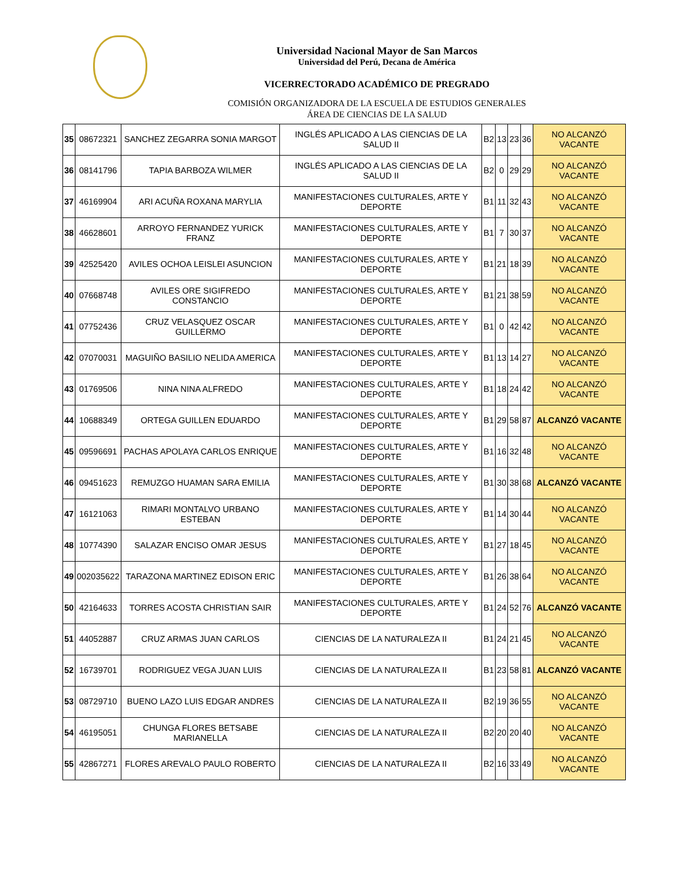Universidad Nacional Mayor de San Marcos
Universidad del Perú, Decana de América
VICERRECTORADO ACADÉMICO DE PREGRADO
COMISIÓN ORGANIZADORA DE LA ESCUELA DE ESTUDIOS GENERALES
ÁREA DE CIENCIAS DE LA SALUD
| 35 | 08672321 | SANCHEZ ZEGARRA SONIA MARGOT | INGLÉS APLICADO A LAS CIENCIAS DE LA SALUD II | B2 | 13 | 23 | 36 | NO ALCANZÓ VACANTE |
| 36 | 08141796 | TAPIA BARBOZA WILMER | INGLÉS APLICADO A LAS CIENCIAS DE LA SALUD II | B2 | 0 | 29 | 29 | NO ALCANZÓ VACANTE |
| 37 | 46169904 | ARI ACUÑA ROXANA MARYLIA | MANIFESTACIONES CULTURALES, ARTE Y DEPORTE | B1 | 11 | 32 | 43 | NO ALCANZÓ VACANTE |
| 38 | 46628601 | ARROYO FERNANDEZ YURICK FRANZ | MANIFESTACIONES CULTURALES, ARTE Y DEPORTE | B1 | 7 | 30 | 37 | NO ALCANZÓ VACANTE |
| 39 | 42525420 | AVILES OCHOA LEISLEI ASUNCION | MANIFESTACIONES CULTURALES, ARTE Y DEPORTE | B1 | 21 | 18 | 39 | NO ALCANZÓ VACANTE |
| 40 | 07668748 | AVILES ORE SIGIFREDO CONSTANCIO | MANIFESTACIONES CULTURALES, ARTE Y DEPORTE | B1 | 21 | 38 | 59 | NO ALCANZÓ VACANTE |
| 41 | 07752436 | CRUZ VELASQUEZ OSCAR GUILLERMO | MANIFESTACIONES CULTURALES, ARTE Y DEPORTE | B1 | 0 | 42 | 42 | NO ALCANZÓ VACANTE |
| 42 | 07070031 | MAGUIÑO BASILIO NELIDA AMERICA | MANIFESTACIONES CULTURALES, ARTE Y DEPORTE | B1 | 13 | 14 | 27 | NO ALCANZÓ VACANTE |
| 43 | 01769506 | NINA NINA ALFREDO | MANIFESTACIONES CULTURALES, ARTE Y DEPORTE | B1 | 18 | 24 | 42 | NO ALCANZÓ VACANTE |
| 44 | 10688349 | ORTEGA GUILLEN EDUARDO | MANIFESTACIONES CULTURALES, ARTE Y DEPORTE | B1 | 29 | 58 | 87 | ALCANZÓ VACANTE |
| 45 | 09596691 | PACHAS APOLAYA CARLOS ENRIQUE | MANIFESTACIONES CULTURALES, ARTE Y DEPORTE | B1 | 16 | 32 | 48 | NO ALCANZÓ VACANTE |
| 46 | 09451623 | REMUZGO HUAMAN SARA EMILIA | MANIFESTACIONES CULTURALES, ARTE Y DEPORTE | B1 | 30 | 38 | 68 | ALCANZÓ VACANTE |
| 47 | 16121063 | RIMARI MONTALVO URBANO ESTEBAN | MANIFESTACIONES CULTURALES, ARTE Y DEPORTE | B1 | 14 | 30 | 44 | NO ALCANZÓ VACANTE |
| 48 | 10774390 | SALAZAR ENCISO OMAR JESUS | MANIFESTACIONES CULTURALES, ARTE Y DEPORTE | B1 | 27 | 18 | 45 | NO ALCANZÓ VACANTE |
| 49 | 002035622 | TARAZONA MARTINEZ EDISON ERIC | MANIFESTACIONES CULTURALES, ARTE Y DEPORTE | B1 | 26 | 38 | 64 | NO ALCANZÓ VACANTE |
| 50 | 42164633 | TORRES ACOSTA CHRISTIAN SAIR | MANIFESTACIONES CULTURALES, ARTE Y DEPORTE | B1 | 24 | 52 | 76 | ALCANZÓ VACANTE |
| 51 | 44052887 | CRUZ ARMAS JUAN CARLOS | CIENCIAS DE LA NATURALEZA II | B1 | 24 | 21 | 45 | NO ALCANZÓ VACANTE |
| 52 | 16739701 | RODRIGUEZ VEGA JUAN LUIS | CIENCIAS DE LA NATURALEZA II | B1 | 23 | 58 | 81 | ALCANZÓ VACANTE |
| 53 | 08729710 | BUENO LAZO LUIS EDGAR ANDRES | CIENCIAS DE LA NATURALEZA II | B2 | 19 | 36 | 55 | NO ALCANZÓ VACANTE |
| 54 | 46195051 | CHUNGA FLORES BETSABE MARIANELLA | CIENCIAS DE LA NATURALEZA II | B2 | 20 | 20 | 40 | NO ALCANZÓ VACANTE |
| 55 | 42867271 | FLORES AREVALO PAULO ROBERTO | CIENCIAS DE LA NATURALEZA II | B2 | 16 | 33 | 49 | NO ALCANZÓ VACANTE |